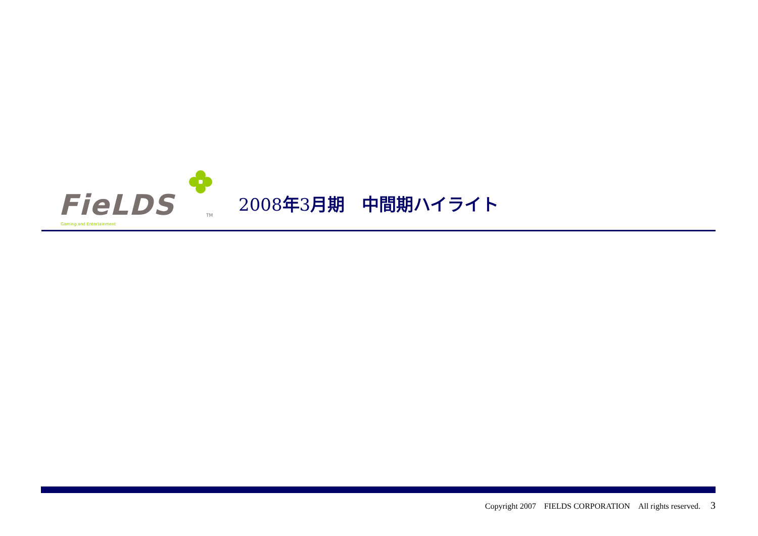FieLDS TM
Gaming and Entertainment
2008年3月期　中間期ハイライト
Copyright 2007　FIELDS CORPORATION　All rights reserved.　 3